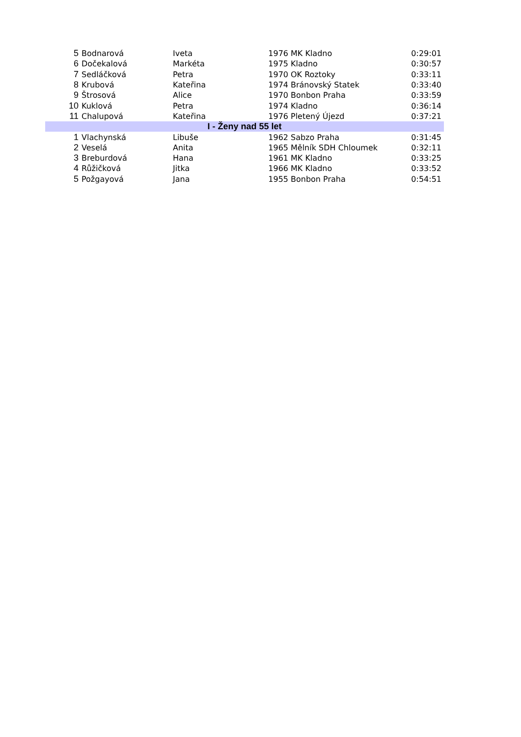| 5 | Bodnarová | Iveta | 1976 | MK Kladno | 0:29:01 |
| 6 | Dočekalová | Markéta | 1975 | Kladno | 0:30:57 |
| 7 | Sedláčková | Petra | 1970 | OK Roztoky | 0:33:11 |
| 8 | Krubová | Kateřina | 1974 | Bránovský Statek | 0:33:40 |
| 9 | Štrosová | Alice | 1970 | Bonbon Praha | 0:33:59 |
| 10 | Kuklová | Petra | 1974 | Kladno | 0:36:14 |
| 11 | Chalupová | Kateřina | 1976 | Pletený Újezd | 0:37:21 |
| I - Ženy nad 55 let | | | | | |
| 1 | Vlachynská | Libuše | 1962 | Sabzo Praha | 0:31:45 |
| 2 | Veselá | Anita | 1965 | Mělník SDH Chloumek | 0:32:11 |
| 3 | Breburdová | Hana | 1961 | MK Kladno | 0:33:25 |
| 4 | Růžičková | Jitka | 1966 | MK Kladno | 0:33:52 |
| 5 | Požgayová | Jana | 1955 | Bonbon Praha | 0:54:51 |